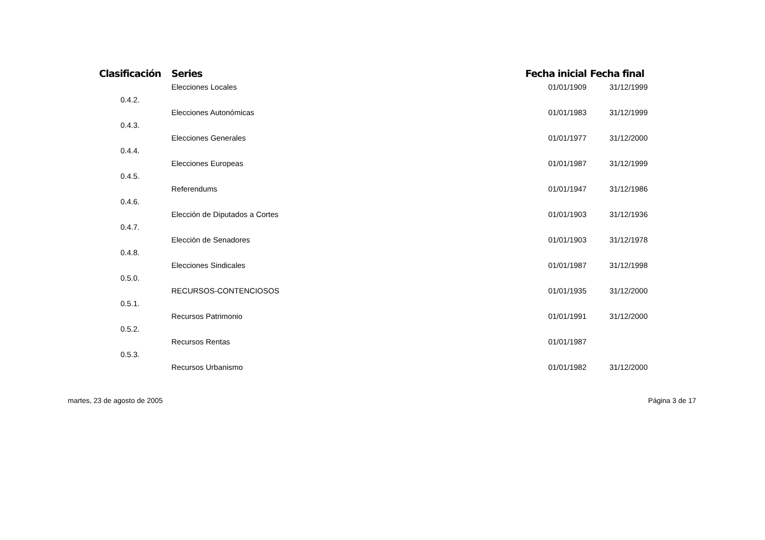| Clasificación | Series | Fecha inicial | Fecha final |
| --- | --- | --- | --- |
| | Elecciones Locales | 01/01/1909 | 31/12/1999 |
| 0.4.2. | | | |
| | Elecciones Autonómicas | 01/01/1983 | 31/12/1999 |
| 0.4.3. | | | |
| | Elecciones Generales | 01/01/1977 | 31/12/2000 |
| 0.4.4. | | | |
| | Elecciones Europeas | 01/01/1987 | 31/12/1999 |
| 0.4.5. | | | |
| | Referendums | 01/01/1947 | 31/12/1986 |
| 0.4.6. | | | |
| | Elección de Diputados a Cortes | 01/01/1903 | 31/12/1936 |
| 0.4.7. | | | |
| | Elección de Senadores | 01/01/1903 | 31/12/1978 |
| 0.4.8. | | | |
| | Elecciones Sindicales | 01/01/1987 | 31/12/1998 |
| 0.5.0. | | | |
| | RECURSOS-CONTENCIOSOS | 01/01/1935 | 31/12/2000 |
| 0.5.1. | | | |
| | Recursos Patrimonio | 01/01/1991 | 31/12/2000 |
| 0.5.2. | | | |
| | Recursos Rentas | 01/01/1987 | |
| 0.5.3. | | | |
| | Recursos Urbanismo | 01/01/1982 | 31/12/2000 |
martes, 23 de agosto de 2005 Página 3 de 17